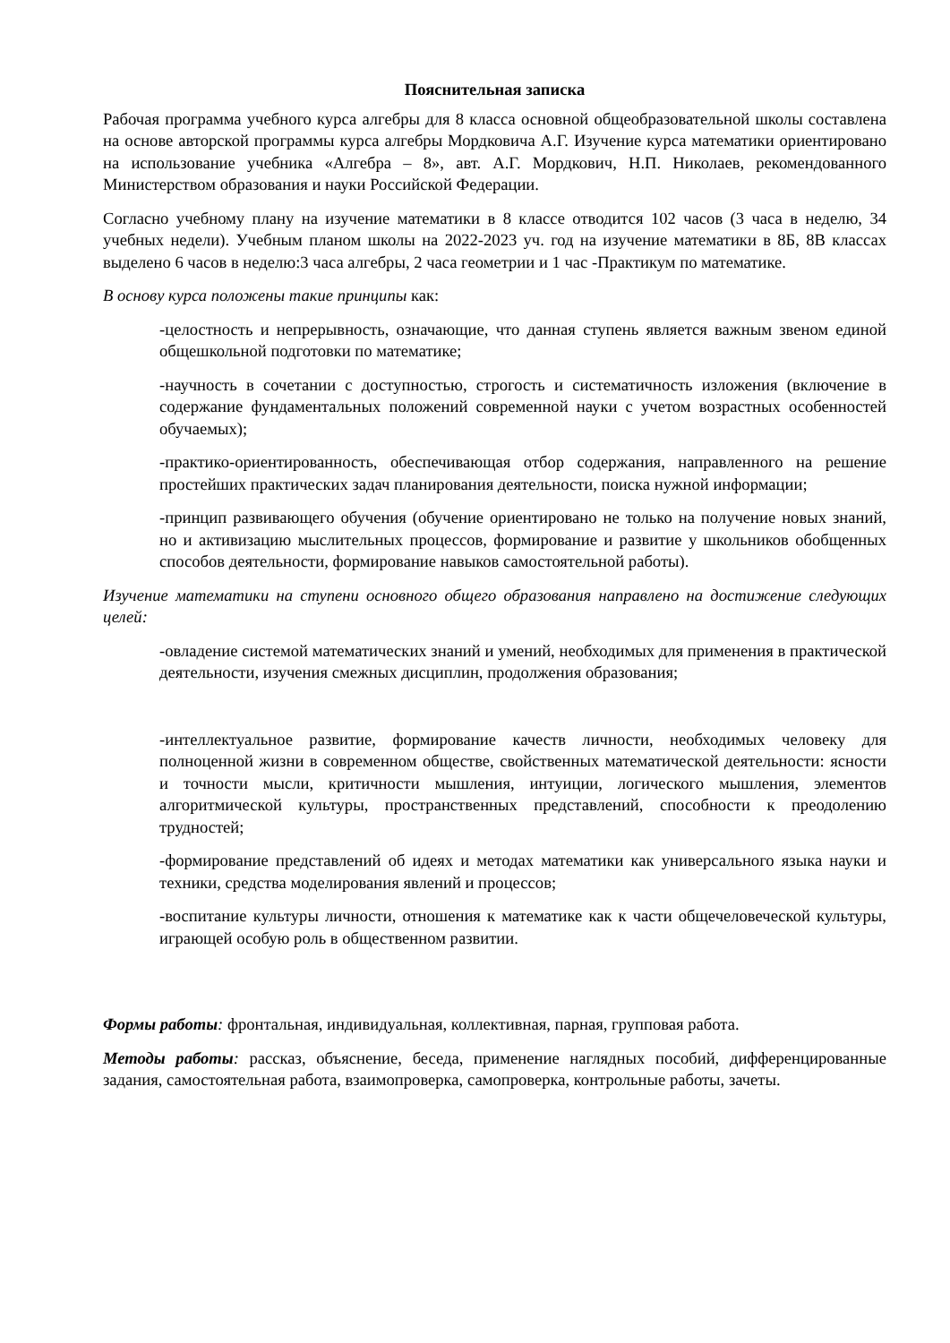Пояснительная записка
Рабочая программа учебного курса алгебры для 8 класса основной общеобразовательной школы составлена на основе авторской программы курса алгебры Мордковича А.Г. Изучение курса математики ориентировано на использование учебника «Алгебра – 8», авт. А.Г. Мордкович, Н.П. Николаев, рекомендованного Министерством образования и науки Российской Федерации.
Согласно учебному плану на изучение математики в 8 классе отводится 102 часов (3 часа в неделю, 34 учебных недели). Учебным планом школы на 2022-2023 уч. год на изучение математики в 8Б, 8В классах выделено 6 часов в неделю:3 часа алгебры, 2 часа геометрии и 1 час -Практикум по математике.
В основу курса положены такие принципы как:
-целостность и непрерывность, означающие, что данная ступень является важным звеном единой общешкольной подготовки по математике;
-научность в сочетании с доступностью, строгость и систематичность изложения (включение в содержание фундаментальных положений современной науки с учетом возрастных особенностей обучаемых);
-практико-ориентированность, обеспечивающая отбор содержания, направленного на решение простейших практических задач планирования деятельности, поиска нужной информации;
-принцип развивающего обучения (обучение ориентировано не только на получение новых знаний, но и активизацию мыслительных процессов, формирование и развитие у школьников обобщенных способов деятельности, формирование навыков самостоятельной работы).
Изучение математики на ступени основного общего образования направлено на достижение следующих целей:
-овладение системой математических знаний и умений, необходимых для применения в практической деятельности, изучения смежных дисциплин, продолжения образования;
-интеллектуальное развитие, формирование качеств личности, необходимых человеку для полноценной жизни в современном обществе, свойственных математической деятельности: ясности и точности мысли, критичности мышления, интуиции, логического мышления, элементов алгоритмической культуры, пространственных представлений, способности к преодолению трудностей;
-формирование представлений об идеях и методах математики как универсального языка науки и техники, средства моделирования явлений и процессов;
-воспитание культуры личности, отношения к математике как к части общечеловеческой культуры, играющей особую роль в общественном развитии.
Формы работы: фронтальная, индивидуальная, коллективная, парная, групповая работа.
Методы работы: рассказ, объяснение, беседа, применение наглядных пособий, дифференцированные задания, самостоятельная работа, взаимопроверка, самопроверка, контрольные работы, зачеты.